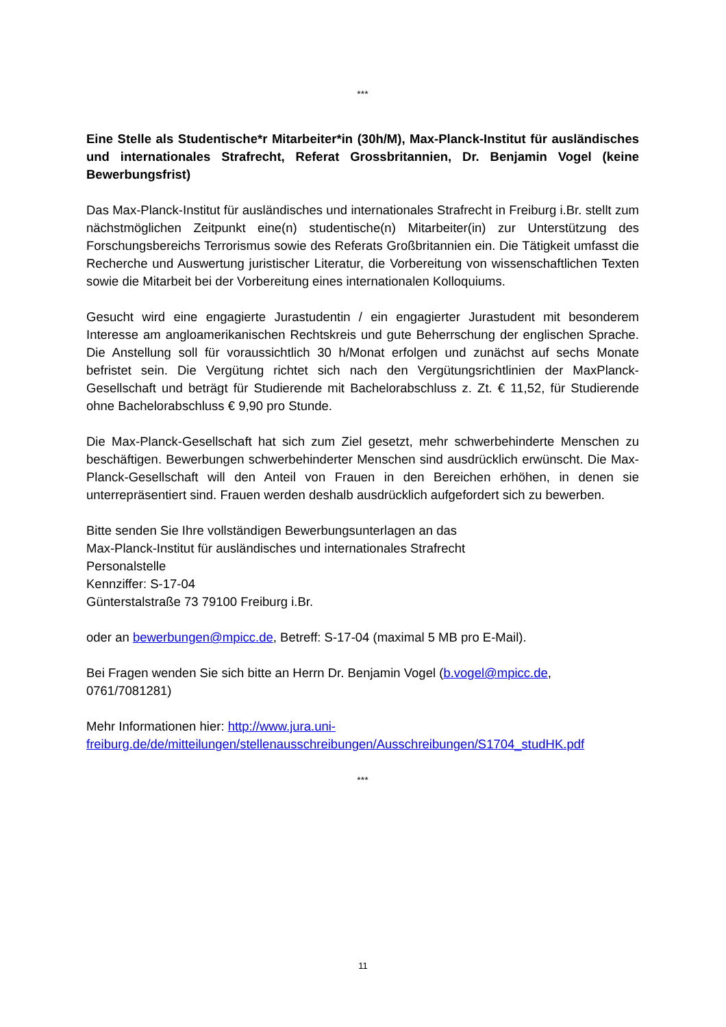***
Eine Stelle als Studentische*r Mitarbeiter*in (30h/M), Max-Planck-Institut für ausländisches und internationales Strafrecht, Referat Grossbritannien, Dr. Benjamin Vogel (keine Bewerbungsfrist)
Das Max-Planck-Institut für ausländisches und internationales Strafrecht in Freiburg i.Br. stellt zum nächstmöglichen Zeitpunkt eine(n) studentische(n) Mitarbeiter(in) zur Unterstützung des Forschungsbereichs Terrorismus sowie des Referats Großbritannien ein. Die Tätigkeit umfasst die Recherche und Auswertung juristischer Literatur, die Vorbereitung von wissenschaftlichen Texten sowie die Mitarbeit bei der Vorbereitung eines internationalen Kolloquiums.
Gesucht wird eine engagierte Jurastudentin / ein engagierter Jurastudent mit besonderem Interesse am angloamerikanischen Rechtskreis und gute Beherrschung der englischen Sprache. Die Anstellung soll für voraussichtlich 30 h/Monat erfolgen und zunächst auf sechs Monate befristet sein. Die Vergütung richtet sich nach den Vergütungsrichtlinien der MaxPlanck-Gesellschaft und beträgt für Studierende mit Bachelorabschluss z. Zt. € 11,52, für Studierende ohne Bachelorabschluss € 9,90 pro Stunde.
Die Max-Planck-Gesellschaft hat sich zum Ziel gesetzt, mehr schwerbehinderte Menschen zu beschäftigen. Bewerbungen schwerbehinderter Menschen sind ausdrücklich erwünscht. Die Max-Planck-Gesellschaft will den Anteil von Frauen in den Bereichen erhöhen, in denen sie unterrepräsentiert sind. Frauen werden deshalb ausdrücklich aufgefordert sich zu bewerben.
Bitte senden Sie Ihre vollständigen Bewerbungsunterlagen an das
Max-Planck-Institut für ausländisches und internationales Strafrecht
Personalstelle
Kennziffer: S-17-04
Günterstalstraße 73 79100 Freiburg i.Br.
oder an bewerbungen@mpicc.de, Betreff: S-17-04 (maximal 5 MB pro E-Mail).
Bei Fragen wenden Sie sich bitte an Herrn Dr. Benjamin Vogel (b.vogel@mpicc.de,
0761/7081281)
Mehr Informationen hier: http://www.jura.uni-
freiburg.de/de/mitteilungen/stellenausschreibungen/Ausschreibungen/S1704_studHK.pdf
***
11